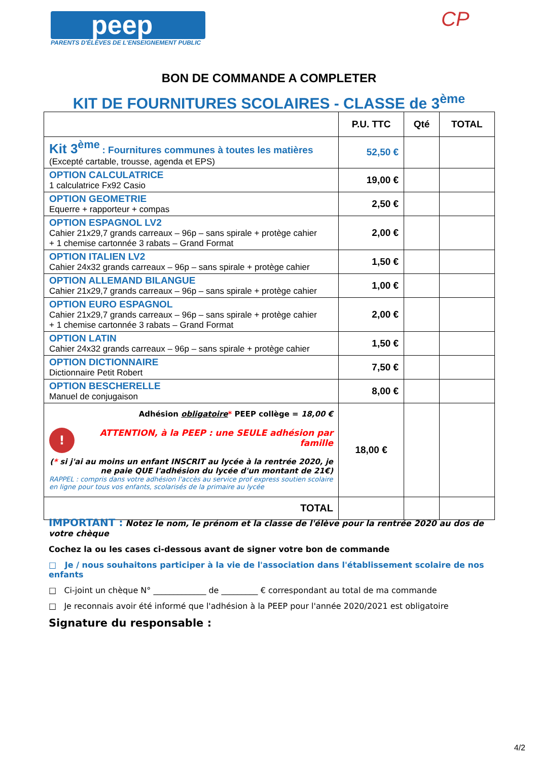peep
PARENTS D'ÉLÈVES DE L'ENSEIGNEMENT PUBLIC
CP
BON DE COMMANDE A COMPLETER
KIT DE FOURNITURES SCOLAIRES - CLASSE de 3<sup>ème</sup>
| | P.U. TTC | Qté | TOTAL |
| --- | --- | --- | --- |
| Kit 3<sup>ème</sup> : Fournitures communes à toutes les matières (Excepté cartable, trousse, agenda et EPS) | 52,50 € | | |
| OPTION CALCULATRICE 1 calculatrice Fx92 Casio | 19,00 € | | |
| OPTION GEOMETRIE Equerre + rapporteur + compas | 2,50 € | | |
| OPTION ESPAGNOL LV2 Cahier 21x29,7 grands carreaux – 96p – sans spirale + protège cahier + 1 chemise cartonnée 3 rabats – Grand Format | 2,00 € | | |
| OPTION ITALIEN LV2 Cahier 24x32 grands carreaux – 96p – sans spirale + protège cahier | 1,50 € | | |
| OPTION ALLEMAND BILANGUE Cahier 21x29,7 grands carreaux – 96p – sans spirale + protège cahier | 1,00 € | | |
| OPTION EURO ESPAGNOL Cahier 21x29,7 grands carreaux – 96p – sans spirale + protège cahier + 1 chemise cartonnée 3 rabats – Grand Format | 2,00 € | | |
| OPTION LATIN Cahier 24x32 grands carreaux – 96p – sans spirale + protège cahier | 1,50 € | | |
| OPTION DICTIONNAIRE Dictionnaire Petit Robert | 7,50 € | | |
| OPTION BESCHERELLE Manuel de conjugaison | 8,00 € | | |
| Adhésion obligatoire * PEEP collège = 18,00 € ! ATTENTION, à la PEEP : une SEULE adhésion par famille ( * si j'ai au moins un enfant INSCRIT au lycée à la rentrée 2020, je ne paie QUE l'adhésion du lycée d'un montant de 21€) RAPPEL : compris dans votre adhésion l'accès au service prof express soutien scolaire en ligne pour tous vos enfants, scolarisés de la primaire au lycée | 18,00 € | | |
| TOTAL | | | |
IMPORTANT : Notez le nom, le prénom et la classe de l'élève pour la rentrée 2020 au dos de votre chèque
Cochez la ou les cases ci-dessous avant de signer votre bon de commande
□ Je / nous souhaitons participer à la vie de l'association dans l'établissement scolaire de nos enfants
□ Ci-joint un chèque N° _____________ de _________ € correspondant au total de ma commande
□ Je reconnais avoir été informé que l'adhésion à la PEEP pour l'année 2020/2021 est obligatoire
Signature du responsable :
4/2